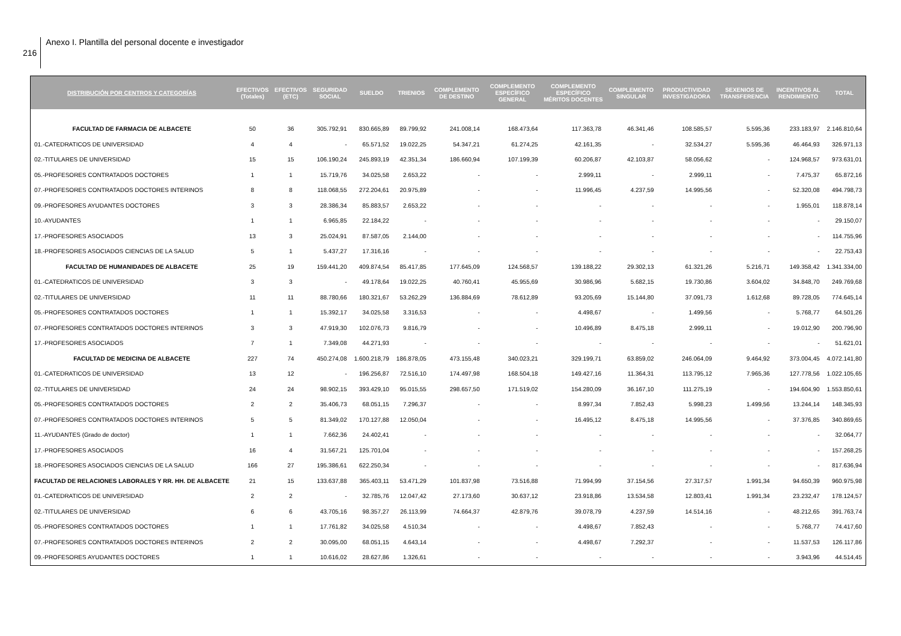216
Anexo I. Plantilla del personal docente e investigador
| DISTRIBUCIÓN POR CENTROS Y CATEGORÍAS | EFECTIVOS (Totales) | EFECTIVOS (ETC) | SEGURIDAD SOCIAL | SUELDO | TRIENIOS | COMPLEMENTO DE DESTINO | COMPLEMENTO ESPECÍFICO GENERAL | COMPLEMENTO ESPECÍFICO MÉRITOS DOCENTES | COMPLEMENTO SINGULAR | PRODUCTIVIDAD INVESTIGADORA | SEXENIOS DE TRANSFERENCIA | INCENTIVOS AL RENDIMIENTO | TOTAL |
| --- | --- | --- | --- | --- | --- | --- | --- | --- | --- | --- | --- | --- | --- |
| FACULTAD DE FARMACIA DE ALBACETE | 50 | 36 | 305.792,91 | 830.665,89 | 89.799,92 | 241.008,14 | 168.473,64 | 117.363,78 | 46.341,46 | 108.585,57 | 5.595,36 | 233.183,97 | 2.146.810,64 |
| 01.-CATEDRATICOS DE UNIVERSIDAD | 4 | 4 | - | 65.571,52 | 19.022,25 | 54.347,21 | 61.274,25 | 42.161,35 | - | 32.534,27 | 5.595,36 | 46.464,93 | 326.971,13 |
| 02.-TITULARES DE UNIVERSIDAD | 15 | 15 | 106.190,24 | 245.893,19 | 42.351,34 | 186.660,94 | 107.199,39 | 60.206,87 | 42.103,87 | 58.056,62 | - | 124.968,57 | 973.631,01 |
| 05.-PROFESORES CONTRATADOS DOCTORES | 1 | 1 | 15.719,76 | 34.025,58 | 2.653,22 | - | - | 2.999,11 | - | 2.999,11 | - | 7.475,37 | 65.872,16 |
| 07.-PROFESORES CONTRATADOS DOCTORES INTERINOS | 8 | 8 | 118.068,55 | 272.204,61 | 20.975,89 | - | - | 11.996,45 | 4.237,59 | 14.995,56 | - | 52.320,08 | 494.798,73 |
| 09.-PROFESORES AYUDANTES DOCTORES | 3 | 3 | 28.386,34 | 85.883,57 | 2.653,22 | - | - | - | - | - | - | 1.955,01 | 118.878,14 |
| 10.-AYUDANTES | 1 | 1 | 6.965,85 | 22.184,22 | - | - | - | - | - | - | - | - | 29.150,07 |
| 17.-PROFESORES ASOCIADOS | 13 | 3 | 25.024,91 | 87.587,05 | 2.144,00 | - | - | - | - | - | - | - | 114.755,96 |
| 18.-PROFESORES ASOCIADOS CIENCIAS DE LA SALUD | 5 | 1 | 5.437,27 | 17.316,16 | - | - | - | - | - | - | - | - | 22.753,43 |
| FACULTAD DE HUMANIDADES DE ALBACETE | 25 | 19 | 159.441,20 | 409.874,54 | 85.417,85 | 177.645,09 | 124.568,57 | 139.188,22 | 29.302,13 | 61.321,26 | 5.216,71 | 149.358,42 | 1.341.334,00 |
| 01.-CATEDRATICOS DE UNIVERSIDAD | 3 | 3 | - | 49.178,64 | 19.022,25 | 40.760,41 | 45.955,69 | 30.986,96 | 5.682,15 | 19.730,86 | 3.604,02 | 34.848,70 | 249.769,68 |
| 02.-TITULARES DE UNIVERSIDAD | 11 | 11 | 88.780,66 | 180.321,67 | 53.262,29 | 136.884,69 | 78.612,89 | 93.205,69 | 15.144,80 | 37.091,73 | 1.612,68 | 89.728,05 | 774.645,14 |
| 05.-PROFESORES CONTRATADOS DOCTORES | 1 | 1 | 15.392,17 | 34.025,58 | 3.316,53 | - | - | 4.498,67 | - | 1.499,56 | - | 5.768,77 | 64.501,26 |
| 07.-PROFESORES CONTRATADOS DOCTORES INTERINOS | 3 | 3 | 47.919,30 | 102.076,73 | 9.816,79 | - | - | 10.496,89 | 8.475,18 | 2.999,11 | - | 19.012,90 | 200.796,90 |
| 17.-PROFESORES ASOCIADOS | 7 | 1 | 7.349,08 | 44.271,93 | - | - | - | - | - | - | - | - | 51.621,01 |
| FACULTAD DE MEDICINA DE ALBACETE | 227 | 74 | 450.274,08 | 1.600.218,79 | 186.878,05 | 473.155,48 | 340.023,21 | 329.199,71 | 63.859,02 | 246.064,09 | 9.464,92 | 373.004,45 | 4.072.141,80 |
| 01.-CATEDRATICOS DE UNIVERSIDAD | 13 | 12 | - | 196.256,87 | 72.516,10 | 174.497,98 | 168.504,18 | 149.427,16 | 11.364,31 | 113.795,12 | 7.965,36 | 127.778,56 | 1.022.105,65 |
| 02.-TITULARES DE UNIVERSIDAD | 24 | 24 | 98.902,15 | 393.429,10 | 95.015,55 | 298.657,50 | 171.519,02 | 154.280,09 | 36.167,10 | 111.275,19 | - | 194.604,90 | 1.553.850,61 |
| 05.-PROFESORES CONTRATADOS DOCTORES | 2 | 2 | 35.406,73 | 68.051,15 | 7.296,37 | - | - | 8.997,34 | 7.852,43 | 5.998,23 | 1.499,56 | 13.244,14 | 148.345,93 |
| 07.-PROFESORES CONTRATADOS DOCTORES INTERINOS | 5 | 5 | 81.349,02 | 170.127,88 | 12.050,04 | - | - | 16.495,12 | 8.475,18 | 14.995,56 | - | 37.376,85 | 340.869,65 |
| 11.-AYUDANTES (Grado de doctor) | 1 | 1 | 7.662,36 | 24.402,41 | - | - | - | - | - | - | - | - | 32.064,77 |
| 17.-PROFESORES ASOCIADOS | 16 | 4 | 31.567,21 | 125.701,04 | - | - | - | - | - | - | - | - | 157.268,25 |
| 18.-PROFESORES ASOCIADOS CIENCIAS DE LA SALUD | 166 | 27 | 195.386,61 | 622.250,34 | - | - | - | - | - | - | - | - | 817.636,94 |
| FACULTAD DE RELACIONES LABORALES Y RR. HH. DE ALBACETE | 21 | 15 | 133.637,88 | 365.403,11 | 53.471,29 | 101.837,98 | 73.516,88 | 71.994,99 | 37.154,56 | 27.317,57 | 1.991,34 | 94.650,39 | 960.975,98 |
| 01.-CATEDRATICOS DE UNIVERSIDAD | 2 | 2 | - | 32.785,76 | 12.047,42 | 27.173,60 | 30.637,12 | 23.918,86 | 13.534,58 | 12.803,41 | 1.991,34 | 23.232,47 | 178.124,57 |
| 02.-TITULARES DE UNIVERSIDAD | 6 | 6 | 43.705,16 | 98.357,27 | 26.113,99 | 74.664,37 | 42.879,76 | 39.078,79 | 4.237,59 | 14.514,16 | - | 48.212,65 | 391.763,74 |
| 05.-PROFESORES CONTRATADOS DOCTORES | 1 | 1 | 17.761,82 | 34.025,58 | 4.510,34 | - | - | 4.498,67 | 7.852,43 | - | - | 5.768,77 | 74.417,60 |
| 07.-PROFESORES CONTRATADOS DOCTORES INTERINOS | 2 | 2 | 30.095,00 | 68.051,15 | 4.643,14 | - | - | 4.498,67 | 7.292,37 | - | - | 11.537,53 | 126.117,86 |
| 09.-PROFESORES AYUDANTES DOCTORES | 1 | 1 | 10.616,02 | 28.627,86 | 1.326,61 | - | - | - | - | - | - | 3.943,96 | 44.514,45 |